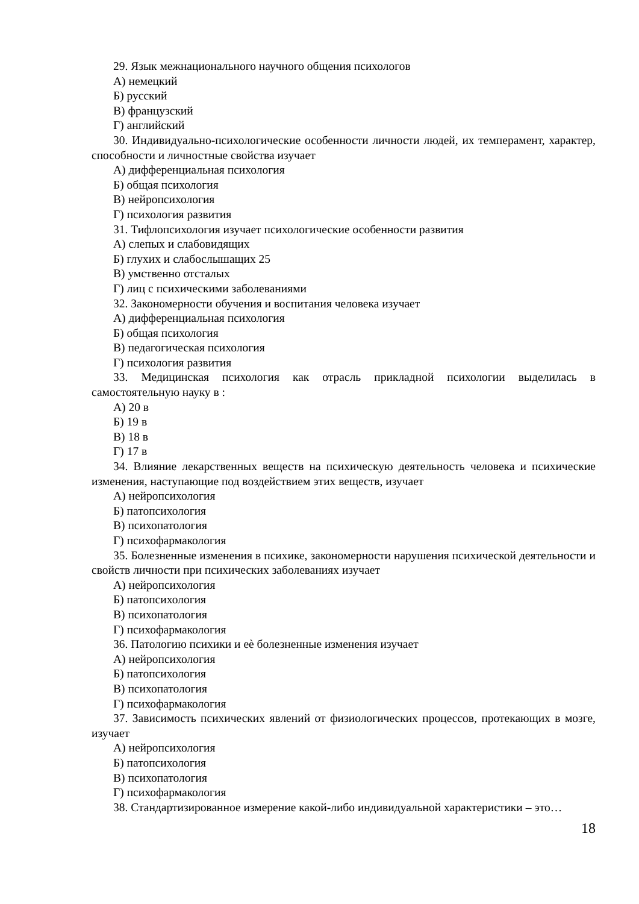29. Язык межнационального научного общения психологов
А) немецкий
Б) русский
В) французский
Г) английский
30. Индивидуально-психологические особенности личности людей, их темперамент, характер, способности и личностные свойства изучает
А) дифференциальная психология
Б) общая психология
В) нейропсихология
Г) психология развития
31. Тифлопсихология изучает психологические особенности развития
А) слепых и слабовидящих
Б) глухих и слабослышащих 25
В) умственно отсталых
Г) лиц с психическими заболеваниями
32. Закономерности обучения и воспитания человека изучает
А) дифференциальная психология
Б) общая психология
В) педагогическая психология
Г) психология развития
33. Медицинская психология как отрасль прикладной психологии выделилась в самостоятельную науку в :
А) 20 в
Б) 19 в
В) 18 в
Г) 17 в
34. Влияние лекарственных веществ на психическую деятельность человека и психические изменения, наступающие под воздействием этих веществ, изучает
А) нейропсихология
Б) патопсихология
В) психопатология
Г) психофармакология
35. Болезненные изменения в психике, закономерности нарушения психической деятельности и свойств личности при психических заболеваниях изучает
А) нейропсихология
Б) патопсихология
В) психопатология
Г) психофармакология
36. Патологию психики и еѐ болезненные изменения изучает
А) нейропсихология
Б) патопсихология
В) психопатология
Г) психофармакология
37. Зависимость психических явлений от физиологических процессов, протекающих в мозге, изучает
А) нейропсихология
Б) патопсихология
В) психопатология
Г) психофармакология
38. Стандартизированное измерение какой-либо индивидуальной характеристики – это…
18